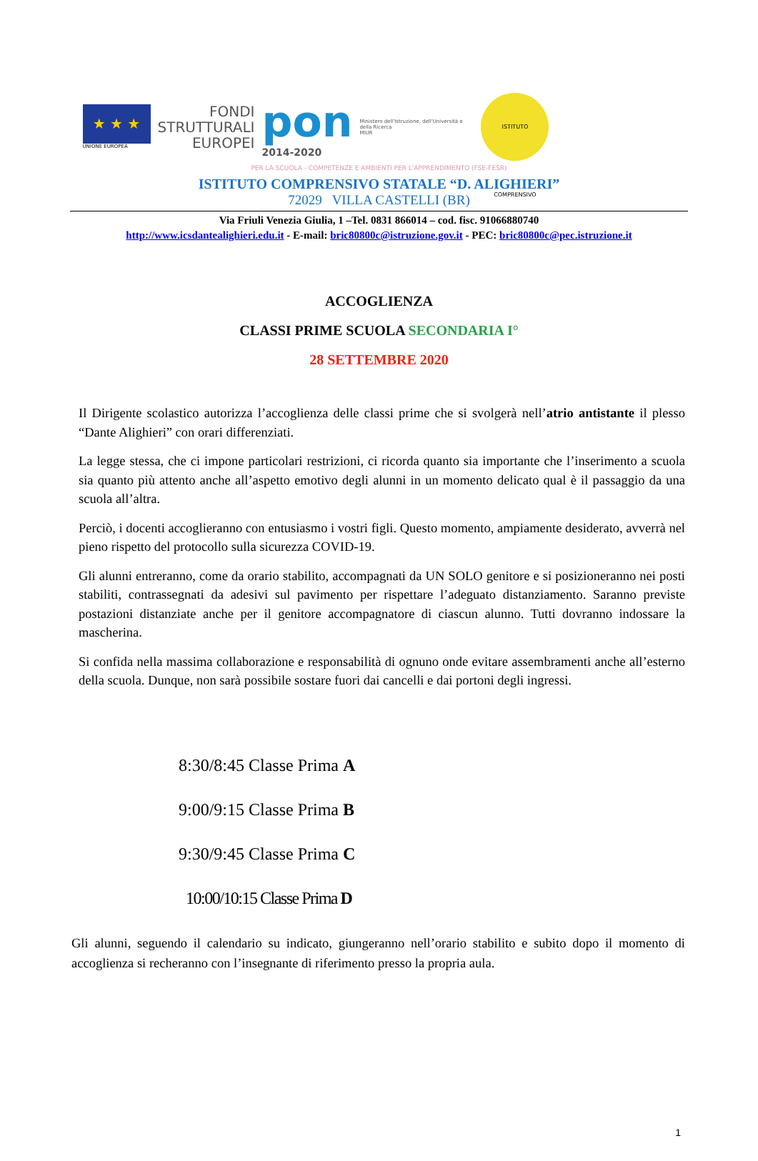★ ★ ★
UNIONE EUROPEA
FONDI
STRUTTURALI
EUROPEI
pon
2014-2020
Ministero dell'Istruzione, dell'Università e della Ricerca
MIUR
ISTITUTO COMPRENSIVO
PER LA SCUOLA - COMPETENZE E AMBIENTI PER L'APPRENDIMENTO (FSE-FESR)
ISTITUTO COMPRENSIVO STATALE “D. ALIGHIERI”
72029 VILLA CASTELLI (BR)
Via Friuli Venezia Giulia, 1 –Tel. 0831 866014 – cod. fisc. 91066880740
http://www.icsdantealighieri.edu.it - E-mail: bric80800c@istruzione.gov.it - PEC: bric80800c@pec.istruzione.it
ACCOGLIENZA
CLASSI PRIME SCUOLA SECONDARIA I°
28 SETTEMBRE 2020
Il Dirigente scolastico autorizza l’accoglienza delle classi prime che si svolgerà nell’atrio antistante il plesso “Dante Alighieri” con orari differenziati.
La legge stessa, che ci impone particolari restrizioni, ci ricorda quanto sia importante che l’inserimento a scuola sia quanto più attento anche all’aspetto emotivo degli alunni in un momento delicato qual è il passaggio da una scuola all’altra.
Perciò, i docenti accoglieranno con entusiasmo i vostri figli. Questo momento, ampiamente desiderato, avverrà nel pieno rispetto del protocollo sulla sicurezza COVID-19.
Gli alunni entreranno, come da orario stabilito, accompagnati da UN SOLO genitore e si posizioneranno nei posti stabiliti, contrassegnati da adesivi sul pavimento per rispettare l’adeguato distanziamento. Saranno previste postazioni distanziate anche per il genitore accompagnatore di ciascun alunno. Tutti dovranno indossare la mascherina.
Si confida nella massima collaborazione e responsabilità di ognuno onde evitare assembramenti anche all’esterno della scuola. Dunque, non sarà possibile sostare fuori dai cancelli e dai portoni degli ingressi.
8:30/8:45 Classe Prima A
9:00/9:15 Classe Prima B
9:30/9:45 Classe Prima C
10:00/10:15 Classe Prima D
Gli alunni, seguendo il calendario su indicato, giungeranno nell’orario stabilito e subito dopo il momento di accoglienza si recheranno con l’insegnante di riferimento presso la propria aula.
1